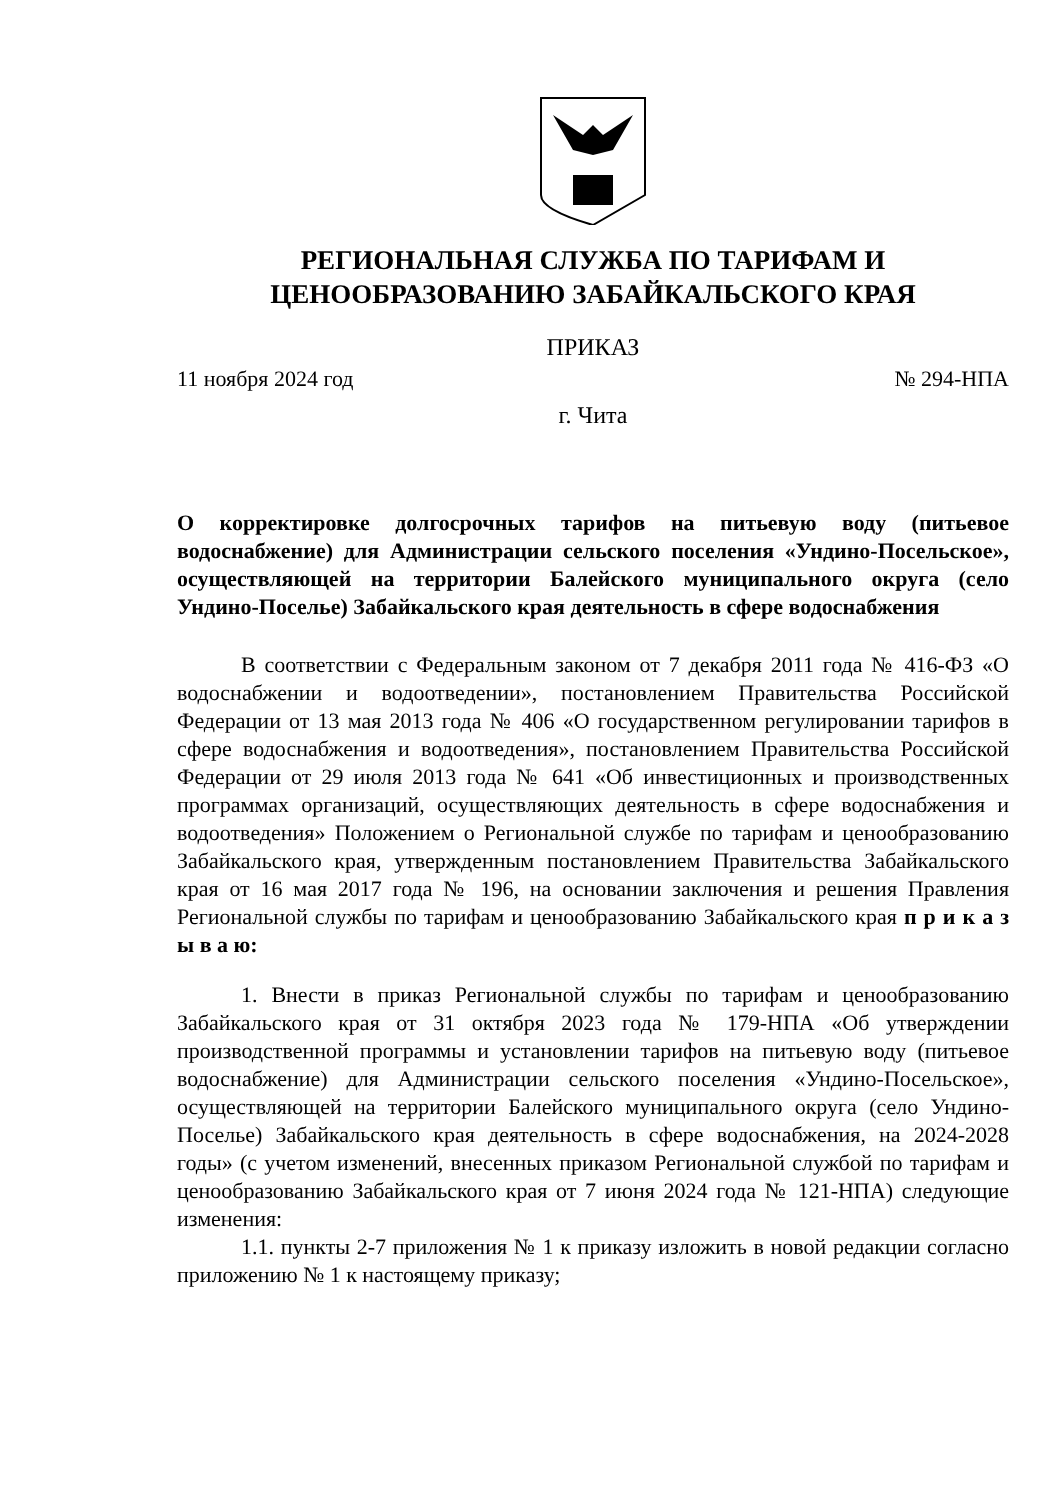РЕГИОНАЛЬНАЯ СЛУЖБА ПО ТАРИФАМ И
ЦЕНООБРАЗОВАНИЮ ЗАБАЙКАЛЬСКОГО КРАЯ
ПРИКАЗ
11 ноября 2024 год № 294-НПА
г. Чита
О корректировке долгосрочных тарифов на питьевую воду (питьевое водоснабжение) для Администрации сельского поселения «Ундино-Посельское», осуществляющей на территории Балейского муниципального округа (село Ундино-Поселье) Забайкальского края деятельность в сфере водоснабжения
В соответствии с Федеральным законом от 7 декабря 2011 года № 416-ФЗ «О водоснабжении и водоотведении», постановлением Правительства Российской Федерации от 13 мая 2013 года № 406 «О государственном регулировании тарифов в сфере водоснабжения и водоотведения», постановлением Правительства Российской Федерации от 29 июля 2013 года № 641 «Об инвестиционных и производственных программах организаций, осуществляющих деятельность в сфере водоснабжения и водоотведения» Положением о Региональной службе по тарифам и ценообразованию Забайкальского края, утвержденным постановлением Правительства Забайкальского края от 16 мая 2017 года № 196, на основании заключения и решения Правления Региональной службы по тарифам и ценообразованию Забайкальского края п р и к а з ы в а ю:
1. Внести в приказ Региональной службы по тарифам и ценообразованию Забайкальского края от 31 октября 2023 года № 179-НПА «Об утверждении производственной программы и установлении тарифов на питьевую воду (питьевое водоснабжение) для Администрации сельского поселения «Ундино-Посельское», осуществляющей на территории Балейского муниципального округа (село Ундино-Поселье) Забайкальского края деятельность в сфере водоснабжения, на 2024-2028 годы» (с учетом изменений, внесенных приказом Региональной службой по тарифам и ценообразованию Забайкальского края от 7 июня 2024 года № 121-НПА) следующие изменения:
1.1. пункты 2-7 приложения № 1 к приказу изложить в новой редакции согласно приложению № 1 к настоящему приказу;